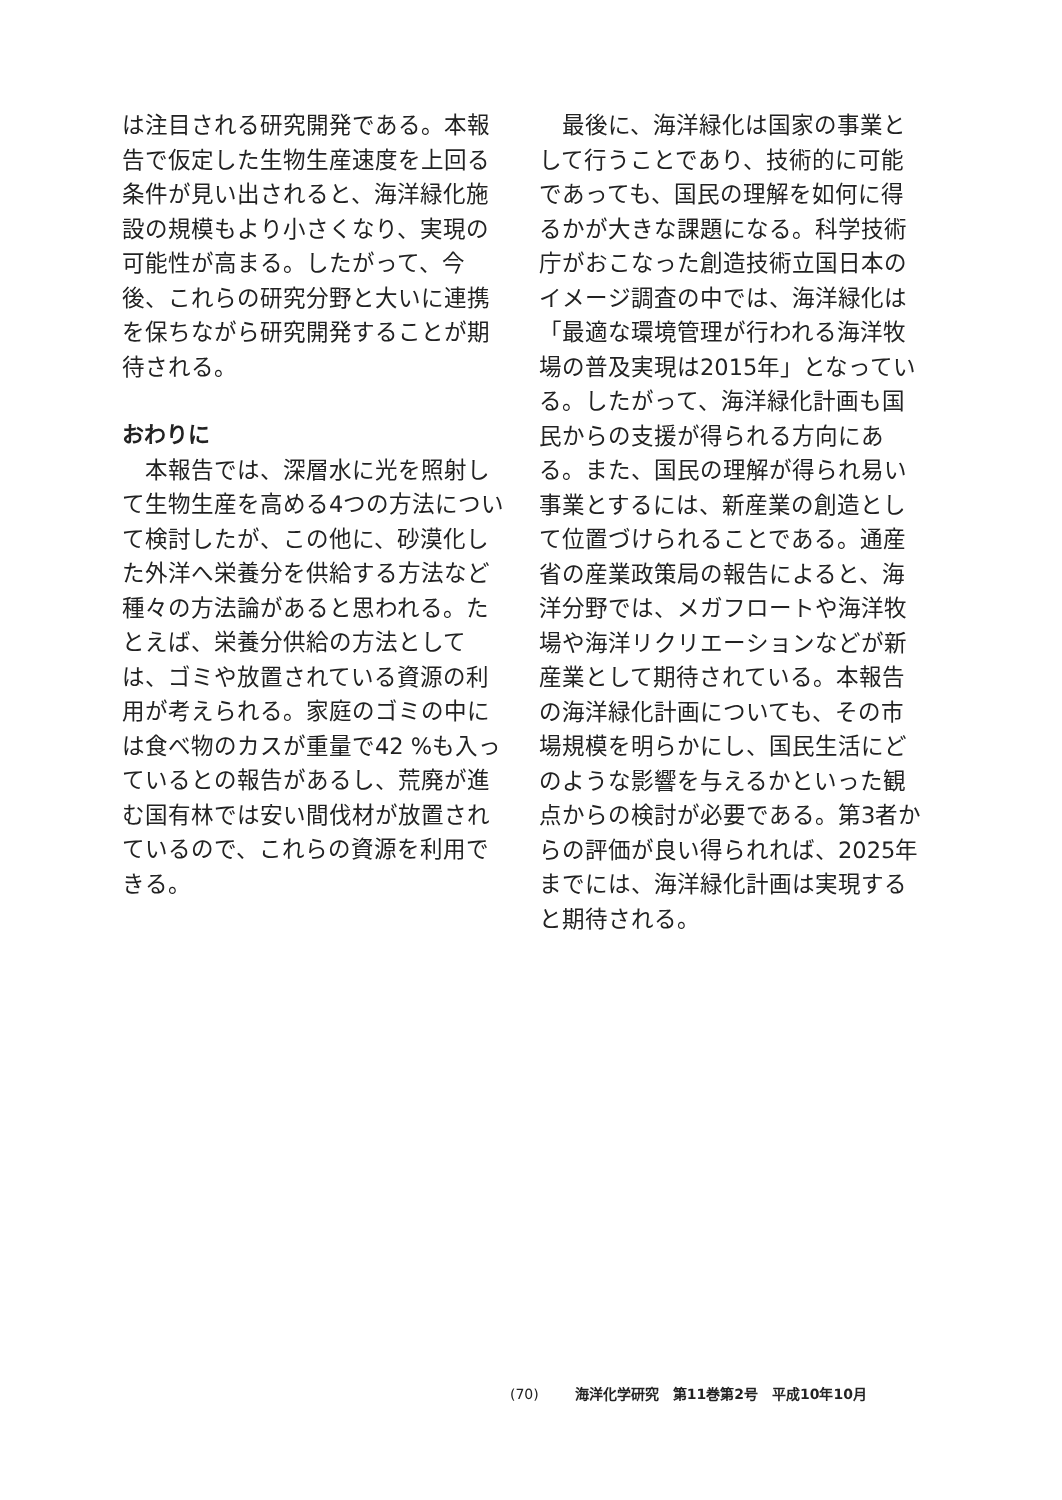は注目される研究開発である。本報告で仮定した生物生産速度を上回る条件が見い出されると、海洋緑化施設の規模もより小さくなり、実現の可能性が高まる。したがって、今後、これらの研究分野と大いに連携を保ちながら研究開発することが期待される。
おわりに
本報告では、深層水に光を照射して生物生産を高める4つの方法について検討したが、この他に、砂漠化した外洋へ栄養分を供給する方法など種々の方法論があると思われる。たとえば、栄養分供給の方法としては、ゴミや放置されている資源の利用が考えられる。家庭のゴミの中には食べ物のカスが重量で42 %も入っているとの報告があるし、荒廃が進む国有林では安い間伐材が放置されているので、これらの資源を利用できる。
最後に、海洋緑化は国家の事業として行うことであり、技術的に可能であっても、国民の理解を如何に得るかが大きな課題になる。科学技術庁がおこなった創造技術立国日本のイメージ調査の中では、海洋緑化は「最適な環境管理が行われる海洋牧場の普及実現は2015年」となっている。したがって、海洋緑化計画も国民からの支援が得られる方向にある。また、国民の理解が得られ易い事業とするには、新産業の創造として位置づけられることである。通産省の産業政策局の報告によると、海洋分野では、メガフロートや海洋牧場や海洋リクリエーションなどが新産業として期待されている。本報告の海洋緑化計画についても、その市場規模を明らかにし、国民生活にどのような影響を与えるかといった観点からの検討が必要である。第3者からの評価が良い得られれば、2025年までには、海洋緑化計画は実現すると期待される。
(70) 海洋化学研究　第11巻第2号　平成10年10月